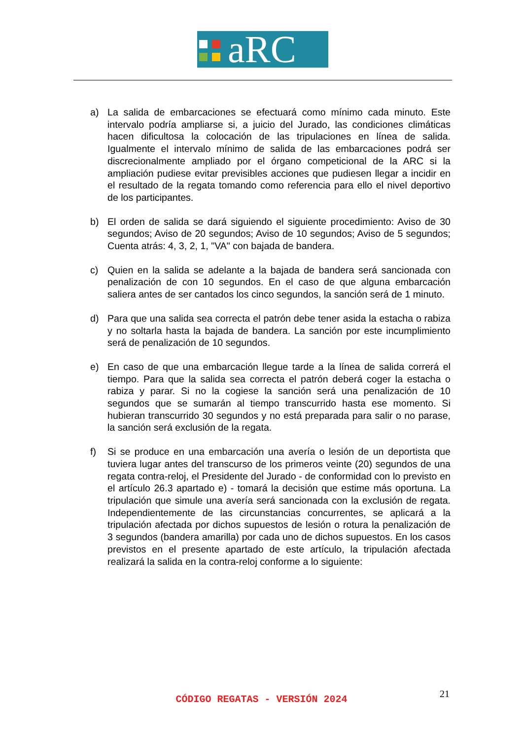aRC
a) La salida de embarcaciones se efectuará como mínimo cada minuto. Este intervalo podría ampliarse si, a juicio del Jurado, las condiciones climáticas hacen dificultosa la colocación de las tripulaciones en línea de salida. Igualmente el intervalo mínimo de salida de las embarcaciones podrá ser discrecionalmente ampliado por el órgano competicional de la ARC si la ampliación pudiese evitar previsibles acciones que pudiesen llegar a incidir en el resultado de la regata tomando como referencia para ello el nivel deportivo de los participantes.
b) El orden de salida se dará siguiendo el siguiente procedimiento: Aviso de 30 segundos; Aviso de 20 segundos; Aviso de 10 segundos; Aviso de 5 segundos; Cuenta atrás: 4, 3, 2, 1, "VA" con bajada de bandera.
c) Quien en la salida se adelante a la bajada de bandera será sancionada con penalización de con 10 segundos. En el caso de que alguna embarcación saliera antes de ser cantados los cinco segundos, la sanción será de 1 minuto.
d) Para que una salida sea correcta el patrón debe tener asida la estacha o rabiza y no soltarla hasta la bajada de bandera. La sanción por este incumplimiento será de penalización de 10 segundos.
e) En caso de que una embarcación llegue tarde a la línea de salida correrá el tiempo. Para que la salida sea correcta el patrón deberá coger la estacha o rabiza y parar. Si no la cogiese la sanción será una penalización de 10 segundos que se sumarán al tiempo transcurrido hasta ese momento. Si hubieran transcurrido 30 segundos y no está preparada para salir o no parase, la sanción será exclusión de la regata.
f) Si se produce en una embarcación una avería o lesión de un deportista que tuviera lugar antes del transcurso de los primeros veinte (20) segundos de una regata contra-reloj, el Presidente del Jurado - de conformidad con lo previsto en el artículo 26.3 apartado e) - tomará la decisión que estime más oportuna. La tripulación que simule una avería será sancionada con la exclusión de regata. Independientemente de las circunstancias concurrentes, se aplicará a la tripulación afectada por dichos supuestos de lesión o rotura la penalización de 3 segundos (bandera amarilla) por cada uno de dichos supuestos. En los casos previstos en el presente apartado de este artículo, la tripulación afectada realizará la salida en la contra-reloj conforme a lo siguiente:
21
CÓDIGO REGATAS - VERSIÓN 2024